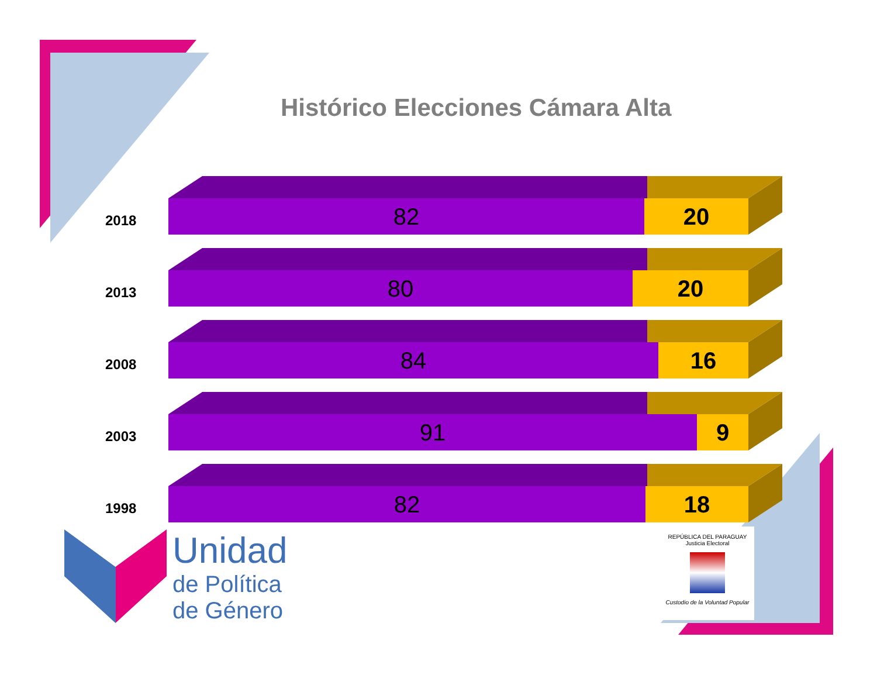Histórico Elecciones Cámara Alta
2018
82 20
2013
80 20
2008
84 16
2003
91 9
1998
82 18
Unidad
de Política
de Género
REPÚBLICA DEL PARAGUAY
Justicia Electoral
Custodio de la Voluntad Popular